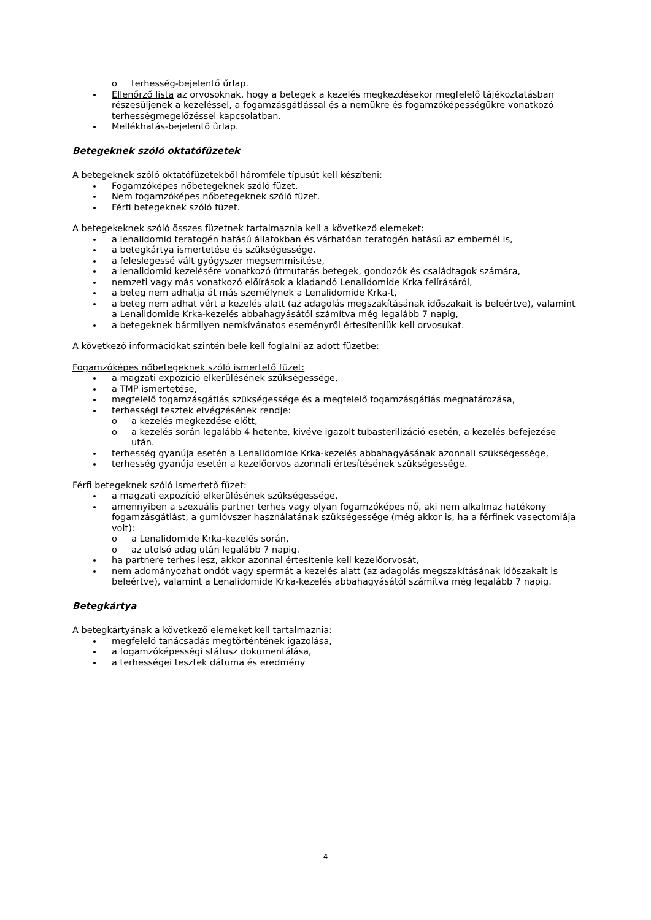o terhesség-bejelentő űrlap.
Ellenőrző lista az orvosoknak, hogy a betegek a kezelés megkezdésekor megfelelő tájékoztatásban részesüljenek a kezeléssel, a fogamzásgátlással és a nemükre és fogamzóképességükre vonatkozó terhességmegelőzéssel kapcsolatban.
Mellékhatás-bejelentő űrlap.
Betegeknek szóló oktatófüzetek
A betegeknek szóló oktatófüzetekből háromféle típusút kell készíteni:
Fogamzóképes nőbetegeknek szóló füzet.
Nem fogamzóképes nőbetegeknek szóló füzet.
Férfi betegeknek szóló füzet.
A betegekeknek szóló összes füzetnek tartalmaznia kell a következő elemeket:
a lenalidomid teratogén hatású állatokban és várhatóan teratogén hatású az embernél is,
a betegkártya ismertetése és szükségessége,
a feleslegessé vált gyógyszer megsemmisítése,
a lenalidomid kezelésére vonatkozó útmutatás betegek, gondozók és családtagok számára,
nemzeti vagy más vonatkozó előírások a kiadandó Lenalidomide Krka felírásáról,
a beteg nem adhatja át más személynek a Lenalidomide Krka-t,
a beteg nem adhat vért a kezelés alatt (az adagolás megszakításának időszakait is beleértve), valamint a Lenalidomide Krka-kezelés abbahagyásától számítva még legalább 7 napig,
a betegeknek bármilyen nemkívánatos eseményről értesíteniük kell orvosukat.
A következő információkat szintén bele kell foglalni az adott füzetbe:
Fogamzóképes nőbetegeknek szóló ismertető füzet:
a magzati expozíció elkerülésének szükségessége,
a TMP ismertetése,
megfelelő fogamzásgátlás szükségessége és a megfelelő fogamzásgátlás meghatározása,
terhességi tesztek elvégzésének rendje:
o a kezelés megkezdése előtt,
o a kezelés során legalább 4 hetente, kivéve igazolt tubasterilizáció esetén, a kezelés befejezése után.
terhesség gyanúja esetén a Lenalidomide Krka-kezelés abbahagyásának azonnali szükségessége,
terhesség gyanúja esetén a kezelőorvos azonnali értesítésének szükségessége.
Férfi betegeknek szóló ismertető füzet:
a magzati expozíció elkerülésének szükségessége,
amennyiben a szexuális partner terhes vagy olyan fogamzóképes nő, aki nem alkalmaz hatékony fogamzásgátlást, a gumióvszer használatának szükségessége (még akkor is, ha a férfinek vasectomiája volt):
o a Lenalidomide Krka-kezelés során,
o az utolsó adag után legalább 7 napig.
ha partnere terhes lesz, akkor azonnal értesítenie kell kezelőorvosát,
nem adományozhat ondót vagy spermát a kezelés alatt (az adagolás megszakításának időszakait is beleértve), valamint a Lenalidomide Krka-kezelés abbahagyásától számítva még legalább 7 napig.
Betegkártya
A betegkártyának a következő elemeket kell tartalmaznia:
megfelelő tanácsadás megtörténtének igazolása,
a fogamzóképességi státusz dokumentálása,
a terhességei tesztek dátuma és eredmény
4